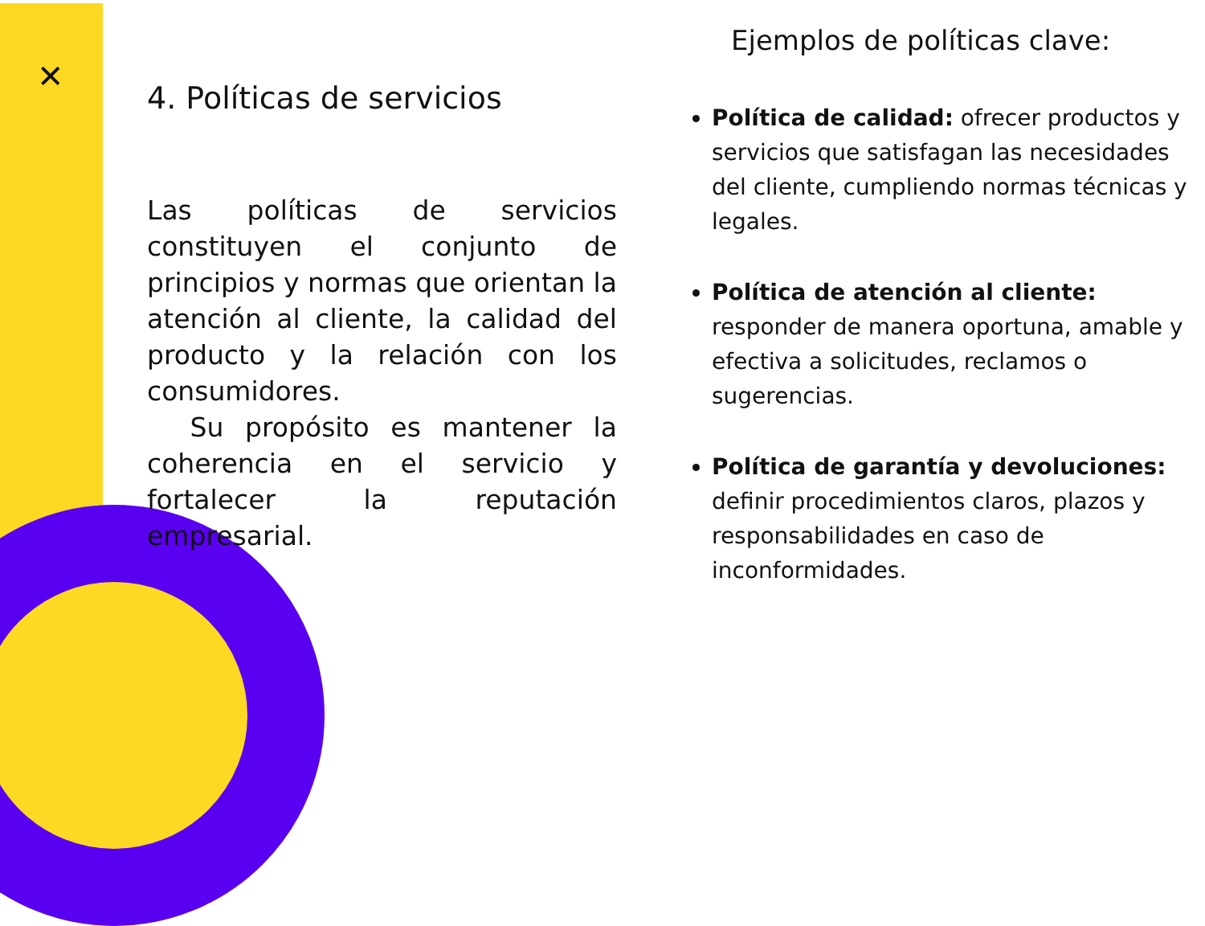✕
4. Políticas de servicios
Las políticas de servicios constituyen el conjunto de principios y normas que orientan la atención al cliente, la calidad del producto y la relación con los consumidores.
Su propósito es mantener la coherencia en el servicio y fortalecer la reputación empresarial.
Ejemplos de políticas clave:
Política de calidad: ofrecer productos y servicios que satisfagan las necesidades del cliente, cumpliendo normas técnicas y legales.
Política de atención al cliente: responder de manera oportuna, amable y efectiva a solicitudes, reclamos o sugerencias.
Política de garantía y devoluciones: definir procedimientos claros, plazos y responsabilidades en caso de inconformidades.